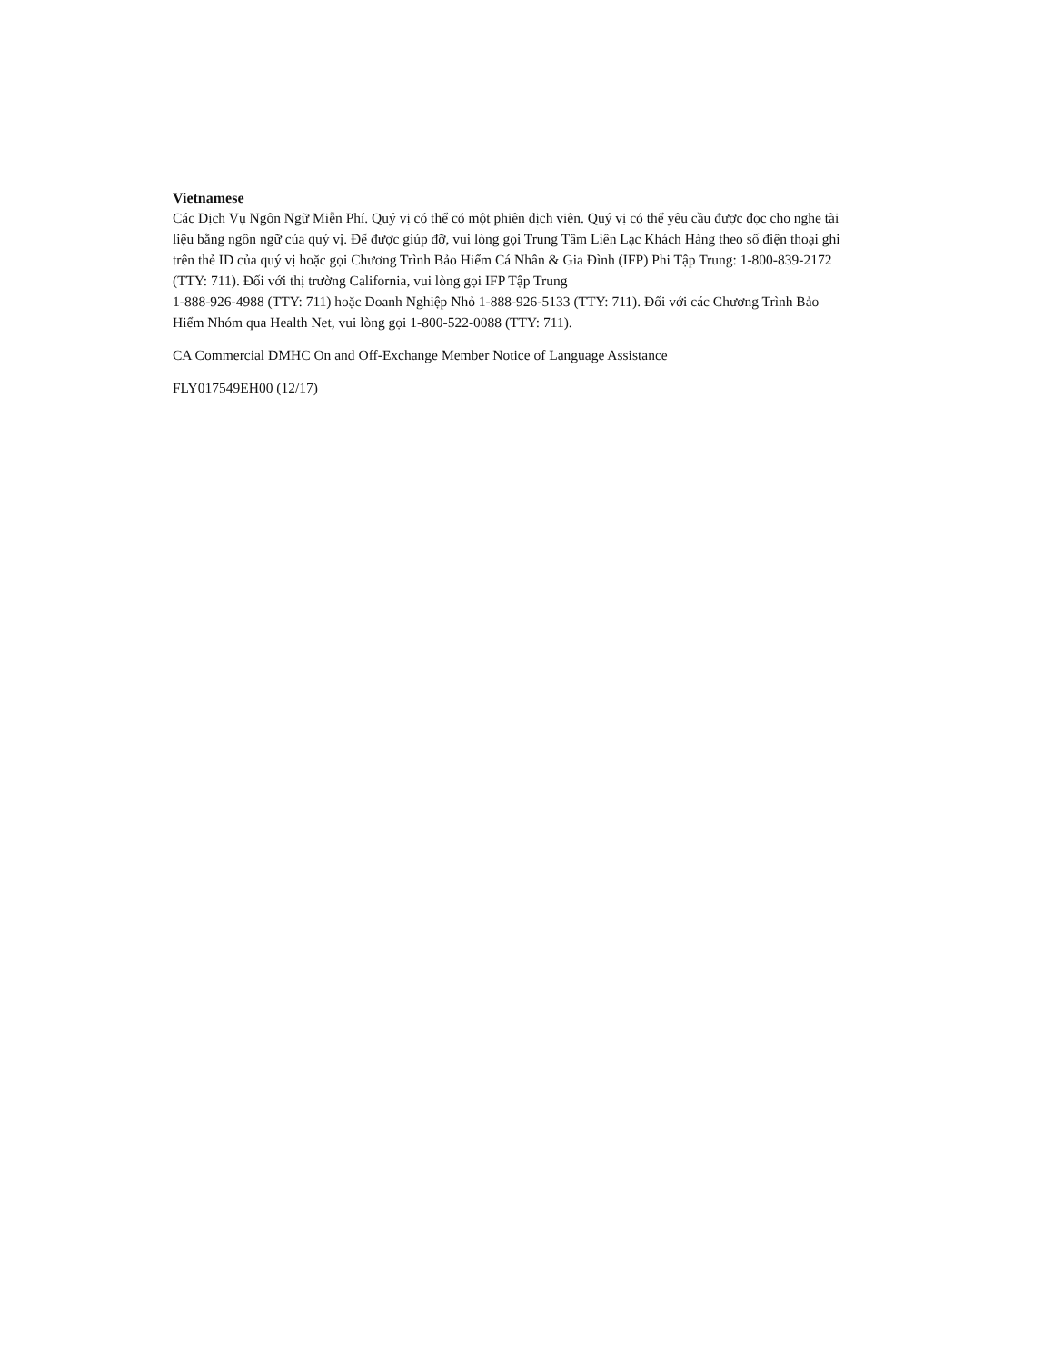Vietnamese
Các Dịch Vụ Ngôn Ngữ Miễn Phí. Quý vị có thể có một phiên dịch viên. Quý vị có thể yêu cầu được đọc cho nghe tài liệu bằng ngôn ngữ của quý vị. Để được giúp đỡ, vui lòng gọi Trung Tâm Liên Lạc Khách Hàng theo số điện thoại ghi trên thẻ ID của quý vị hoặc gọi Chương Trình Bảo Hiểm Cá Nhân & Gia Đình (IFP) Phi Tập Trung: 1-800-839-2172 (TTY: 711). Đối với thị trường California, vui lòng gọi IFP Tập Trung
1-888-926-4988 (TTY: 711) hoặc Doanh Nghiệp Nhỏ 1-888-926-5133 (TTY: 711). Đối với các Chương Trình Bảo Hiểm Nhóm qua Health Net, vui lòng gọi 1-800-522-0088 (TTY: 711).
CA Commercial DMHC On and Off-Exchange Member Notice of Language Assistance
FLY017549EH00 (12/17)